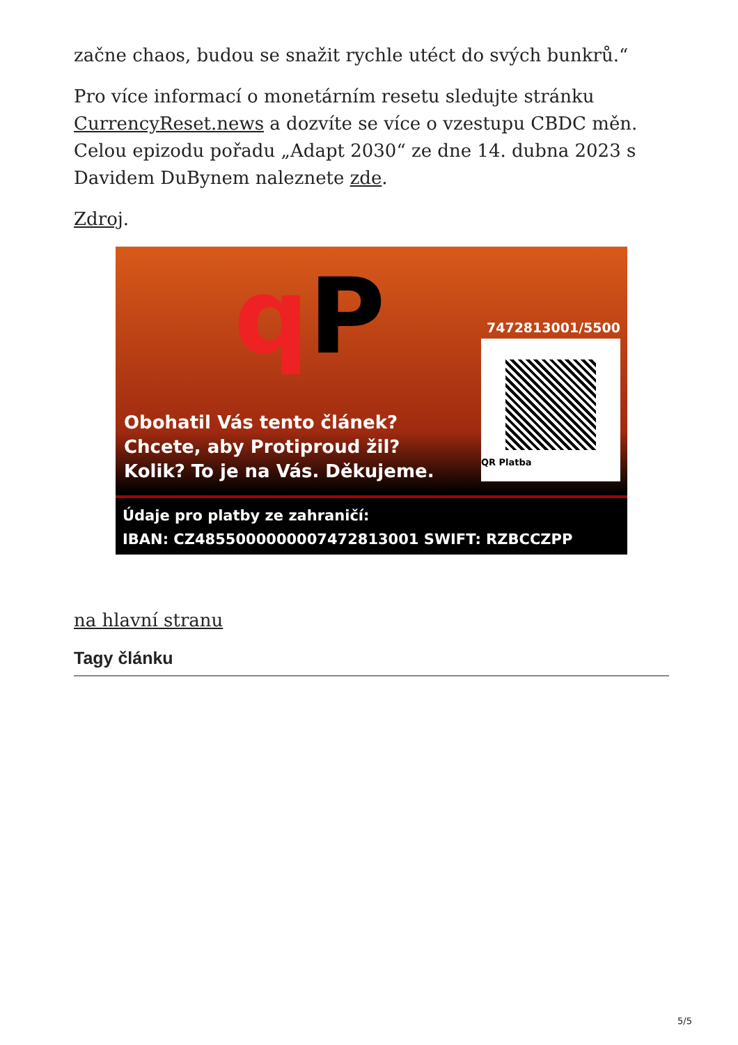začne chaos, budou se snažit rychle utéct do svých bunkrů.“
Pro více informací o monetárním resetu sledujte stránku CurrencyReset.news a dozvíte se více o vzestupu CBDC měn. Celou epizodu pořadu „Adapt 2030“ ze dne 14. dubna 2023 s Davidem DuBynem naleznete zde.
Zdroj.
qP 7472813001/5500
QR Platba
Obohatil Vás tento článek?
Chcete, aby Protiproud žil?
Kolik? To je na Vás. Děkujeme.
Údaje pro platby ze zahraničí:
IBAN: CZ4855000000007472813001 SWIFT: RZBCCZPP
na hlavní stranu
Tagy článku
5/5